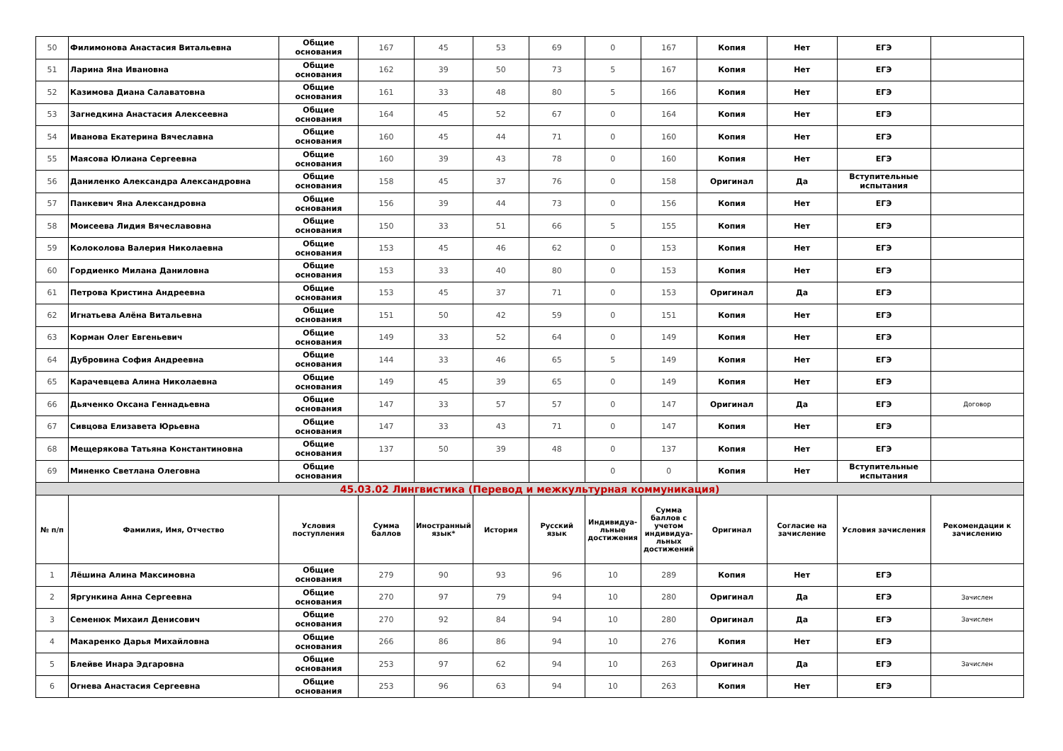| 50 | Филимонова Анастасия Витальевна | Общие основания | 167 | 45 | 53 | 69 | 0 | 167 | Копия | Нет | ЕГЭ | |
| 51 | Ларина Яна Ивановна | Общие основания | 162 | 39 | 50 | 73 | 5 | 167 | Копия | Нет | ЕГЭ | |
| 52 | Казимова Диана Салаватовна | Общие основания | 161 | 33 | 48 | 80 | 5 | 166 | Копия | Нет | ЕГЭ | |
| 53 | Загнедкина Анастасия Алексеевна | Общие основания | 164 | 45 | 52 | 67 | 0 | 164 | Копия | Нет | ЕГЭ | |
| 54 | Иванова Екатерина Вячеславна | Общие основания | 160 | 45 | 44 | 71 | 0 | 160 | Копия | Нет | ЕГЭ | |
| 55 | Маясова Юлиана Сергеевна | Общие основания | 160 | 39 | 43 | 78 | 0 | 160 | Копия | Нет | ЕГЭ | |
| 56 | Даниленко Александра Александровна | Общие основания | 158 | 45 | 37 | 76 | 0 | 158 | Оригинал | Да | Вступительные испытания | |
| 57 | Панкевич Яна Александровна | Общие основания | 156 | 39 | 44 | 73 | 0 | 156 | Копия | Нет | ЕГЭ | |
| 58 | Моисеева Лидия Вячеславовна | Общие основания | 150 | 33 | 51 | 66 | 5 | 155 | Копия | Нет | ЕГЭ | |
| 59 | Колоколова Валерия Николаевна | Общие основания | 153 | 45 | 46 | 62 | 0 | 153 | Копия | Нет | ЕГЭ | |
| 60 | Гордиенко Милана Даниловна | Общие основания | 153 | 33 | 40 | 80 | 0 | 153 | Копия | Нет | ЕГЭ | |
| 61 | Петрова Кристина Андреевна | Общие основания | 153 | 45 | 37 | 71 | 0 | 153 | Оригинал | Да | ЕГЭ | |
| 62 | Игнатьева Алёна Витальевна | Общие основания | 151 | 50 | 42 | 59 | 0 | 151 | Копия | Нет | ЕГЭ | |
| 63 | Корман Олег Евгеньевич | Общие основания | 149 | 33 | 52 | 64 | 0 | 149 | Копия | Нет | ЕГЭ | |
| 64 | Дубровина София Андреевна | Общие основания | 144 | 33 | 46 | 65 | 5 | 149 | Копия | Нет | ЕГЭ | |
| 65 | Карачевцева Алина Николаевна | Общие основания | 149 | 45 | 39 | 65 | 0 | 149 | Копия | Нет | ЕГЭ | |
| 66 | Дьяченко Оксана Геннадьевна | Общие основания | 147 | 33 | 57 | 57 | 0 | 147 | Оригинал | Да | ЕГЭ | Договор |
| 67 | Сивцова Елизавета Юрьевна | Общие основания | 147 | 33 | 43 | 71 | 0 | 147 | Копия | Нет | ЕГЭ | |
| 68 | Мещерякова Татьяна Константиновна | Общие основания | 137 | 50 | 39 | 48 | 0 | 137 | Копия | Нет | ЕГЭ | |
| 69 | Миненко Светлана Олеговна | Общие основания | | | | | 0 | 0 | Копия | Нет | Вступительные испытания | |
| 45.03.02 Лингвистика (Перевод и межкультурная коммуникация) | | | | | | | | | | | | |
| № п/п | Фамилия, Имя, Отчество | Условия поступления | Сумма баллов | Иностранный язык* | История | Русский язык | Индивидуа-льные достижения | Сумма баллов с учетом индивидуа-льных достижений | Оригинал | Согласие на зачисление | Условия зачисления | Рекомендации к зачислению |
| 1 | Лёшина Алина Максимовна | Общие основания | 279 | 90 | 93 | 96 | 10 | 289 | Копия | Нет | ЕГЭ | |
| 2 | Яргункина Анна Сергеевна | Общие основания | 270 | 97 | 79 | 94 | 10 | 280 | Оригинал | Да | ЕГЭ | Зачислен |
| 3 | Семенюк Михаил Денисович | Общие основания | 270 | 92 | 84 | 94 | 10 | 280 | Оригинал | Да | ЕГЭ | Зачислен |
| 4 | Макаренко Дарья Михайловна | Общие основания | 266 | 86 | 86 | 94 | 10 | 276 | Копия | Нет | ЕГЭ | |
| 5 | Блейве Инара Эдгаровна | Общие основания | 253 | 97 | 62 | 94 | 10 | 263 | Оригинал | Да | ЕГЭ | Зачислен |
| 6 | Огнева Анастасия Сергеевна | Общие основания | 253 | 96 | 63 | 94 | 10 | 263 | Копия | Нет | ЕГЭ | |